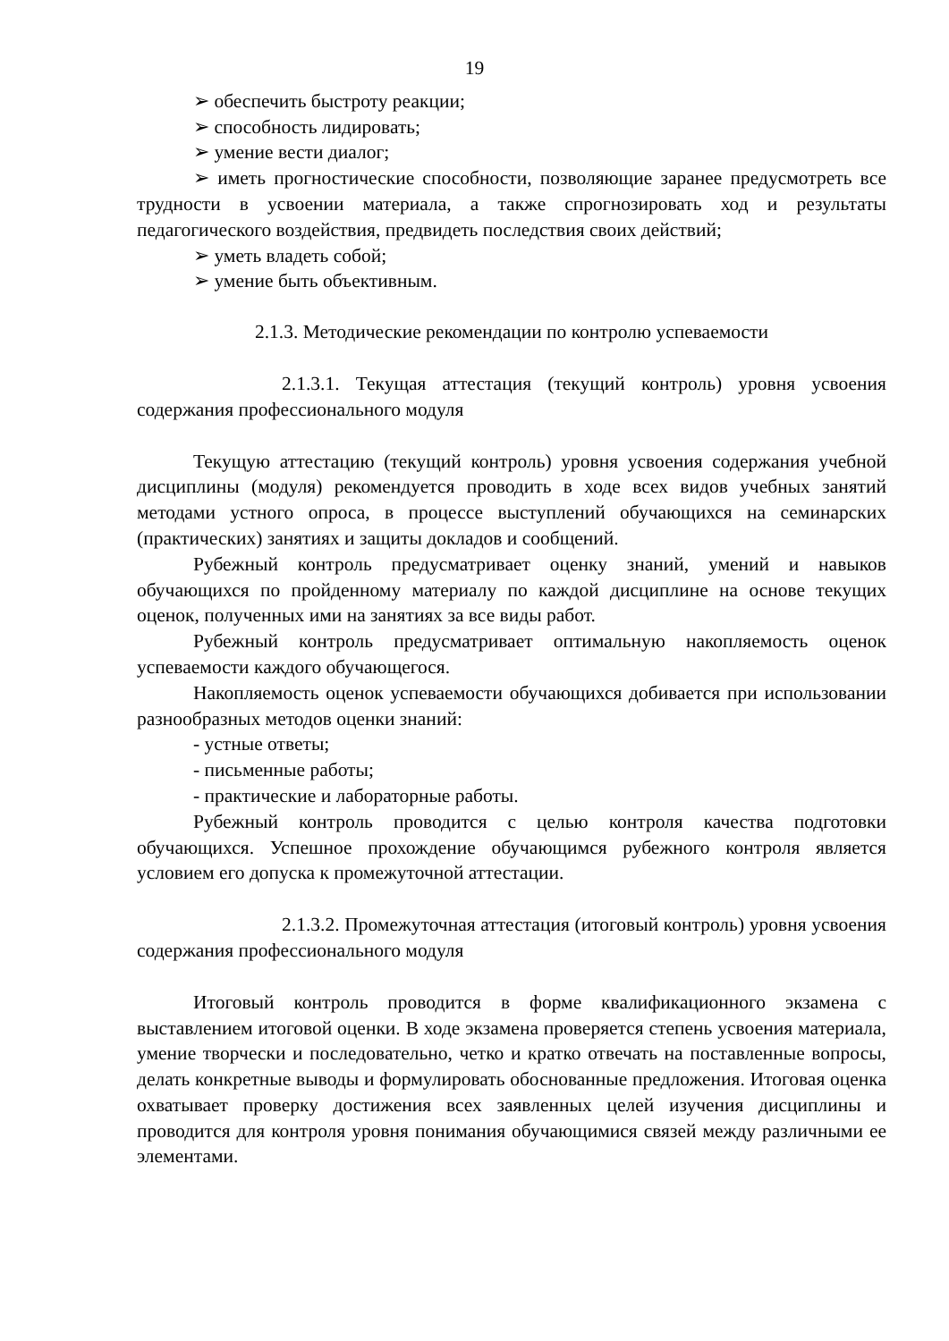19
➢ обеспечить быстроту реакции;
➢ способность лидировать;
➢ умение вести диалог;
➢ иметь прогностические способности, позволяющие заранее предусмотреть все трудности в усвоении материала, а также спрогнозировать ход и результаты педагогического воздействия, предвидеть последствия своих действий;
➢ уметь владеть собой;
➢ умение быть объективным.
2.1.3. Методические рекомендации по контролю успеваемости
2.1.3.1. Текущая аттестация (текущий контроль) уровня усвоения содержания профессионального модуля
Текущую аттестацию (текущий контроль) уровня усвоения содержания учебной дисциплины (модуля) рекомендуется проводить в ходе всех видов учебных занятий методами устного опроса, в процессе выступлений обучающихся на семинарских (практических) занятиях и защиты докладов и сообщений.
Рубежный контроль предусматривает оценку знаний, умений и навыков обучающихся по пройденному материалу по каждой дисциплине на основе текущих оценок, полученных ими на занятиях за все виды работ.
Рубежный контроль предусматривает оптимальную накопляемость оценок успеваемости каждого обучающегося.
Накопляемость оценок успеваемости обучающихся добивается при использовании разнообразных методов оценки знаний:
- устные ответы;
- письменные работы;
- практические и лабораторные работы.
Рубежный контроль проводится с целью контроля качества подготовки обучающихся. Успешное прохождение обучающимся рубежного контроля является условием его допуска к промежуточной аттестации.
2.1.3.2. Промежуточная аттестация (итоговый контроль) уровня усвоения содержания профессионального модуля
Итоговый контроль проводится в форме квалификационного экзамена с выставлением итоговой оценки. В ходе экзамена проверяется степень усвоения материала, умение творчески и последовательно, четко и кратко отвечать на поставленные вопросы, делать конкретные выводы и формулировать обоснованные предложения. Итоговая оценка охватывает проверку достижения всех заявленных целей изучения дисциплины и проводится для контроля уровня понимания обучающимися связей между различными ее элементами.